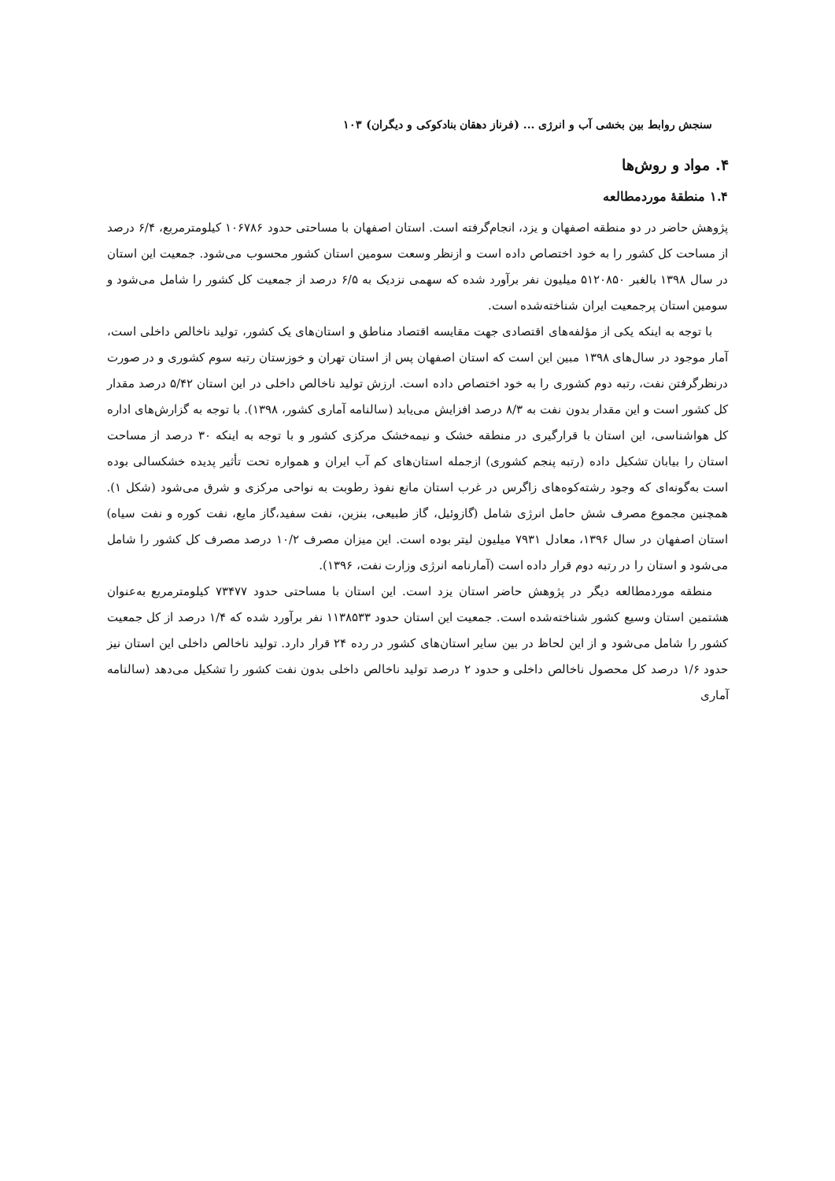سنجش روابط بین بخشی آب و انرژی ... (فرناز دهقان بنادکوکی و دیگران) ۱۰۳
۴. مواد و روش‌ها
۱.۴ منطقهٔ موردمطالعه
پژوهش حاضر در دو منطقه اصفهان و یزد، انجام‌گرفته است. استان اصفهان با مساحتی حدود ۱۰۶۷۸۶ کیلومترمربع، ۶/۴ درصد از مساحت کل کشور را به خود اختصاص داده است و ازنظر وسعت سومین استان کشور محسوب می‌شود. جمعیت این استان در سال ۱۳۹۸ بالغبر ۵۱۲۰۸۵۰ میلیون نفر برآورد شده که سهمی نزدیک به ۶/۵ درصد از جمعیت کل کشور را شامل می‌شود و سومین استان پرجمعیت ایران شناخته‌شده است.
با توجه به اینکه یکی از مؤلفه‌های اقتصادی جهت مقایسه اقتصاد مناطق و استان‌های یک کشور، تولید ناخالص داخلی است، آمار موجود در سال‌های ۱۳۹۸ مبین این است که استان اصفهان پس از استان تهران و خوزستان رتبه سوم کشوری و در صورت درنظرگرفتن نفت، رتبه دوم کشوری را به خود اختصاص داده است. ارزش تولید ناخالص داخلی در این استان ۵/۴۲ درصد مقدار کل کشور است و این مقدار بدون نفت به ۸/۳ درصد افزایش می‌یابد (سالنامه آماری کشور، ۱۳۹۸). با توجه به گزارش‌های اداره کل هواشناسی، این استان با قرارگیری در منطقه خشک و نیمه‌خشک مرکزی کشور و با توجه به اینکه ۳۰ درصد از مساحت استان را بیابان تشکیل داده (رتبه پنجم کشوری) ازجمله استان‌های کم آب ایران و همواره تحت تأثیر پدیده خشکسالی بوده است به‌گونه‌ای که وجود رشته‌کوه‌های زاگرس در غرب استان مانع نفوذ رطوبت به نواحی مرکزی و شرق می‌شود (شکل ۱). همچنین مجموع مصرف شش حامل انرژی شامل (گازوئیل، گاز طبیعی، بنزین، نفت سفید،گاز مایع، نفت کوره و نفت سیاه) استان اصفهان در سال ۱۳۹۶، معادل ۷۹۳۱ میلیون لیتر بوده است. این میزان مصرف ۱۰/۲ درصد مصرف کل کشور را شامل می‌شود و استان را در رتبه دوم قرار داده است (آمارنامه انرژی وزارت نفت، ۱۳۹۶).
منطقه موردمطالعه دیگر در پژوهش حاضر استان یزد است. این استان با مساحتی حدود ۷۳۴۷۷ کیلومترمربع به‌عنوان هشتمین استان وسیع کشور شناخته‌شده است. جمعیت این استان حدود ۱۱۳۸۵۳۳ نفر برآورد شده که ۱/۴ درصد از کل جمعیت کشور را شامل می‌شود و از این لحاظ در بین سایر استان‌های کشور در رده ۲۴ قرار دارد. تولید ناخالص داخلی این استان نیز حدود ۱/۶ درصد کل محصول ناخالص داخلی و حدود ۲ درصد تولید ناخالص داخلی بدون نفت کشور را تشکیل می‌دهد (سالنامه آماری